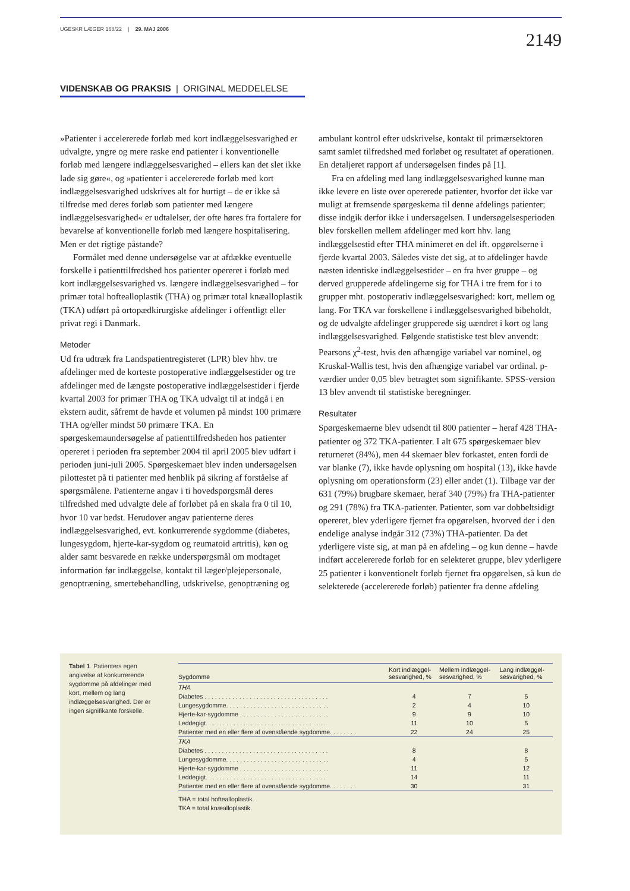UGESKR LÆGER 168/22 | 29. MAJ 2006
2149
VIDENSKAB OG PRAKSIS | ORIGINAL MEDDELELSE
»Patienter i accelererede forløb med kort indlæggelsesvarighed er udvalgte, yngre og mere raske end patienter i konventionelle forløb med længere indlæggelsesvarighed – ellers kan det slet ikke lade sig gøre«, og »patienter i accelererede forløb med kort indlæggelsesvarighed udskrives alt for hurtigt – de er ikke så tilfredse med deres forløb som patienter med længere indlæggelsesvarighed« er udtalelser, der ofte høres fra fortalere for bevarelse af konventionelle forløb med længere hospitalisering. Men er det rigtige påstande?
Formålet med denne undersøgelse var at afdække eventuelle forskelle i patienttilfredshed hos patienter opereret i forløb med kort indlæggelsesvarighed vs. længere indlæggelsesvarighed – for primær total hoftealloplastik (THA) og primær total knæalloplastik (TKA) udført på ortopædkirurgiske afdelinger i offentligt eller privat regi i Danmark.
Metoder
Ud fra udtræk fra Landspatientregisteret (LPR) blev hhv. tre afdelinger med de korteste postoperative indlæggelsestider og tre afdelinger med de længste postoperative indlæggelsestider i fjerde kvartal 2003 for primær THA og TKA udvalgt til at indgå i en ekstern audit, såfremt de havde et volumen på mindst 100 primære THA og/eller mindst 50 primære TKA. En spørgeskemaundersøgelse af patienttilfredsheden hos patienter opereret i perioden fra september 2004 til april 2005 blev udført i perioden juni-juli 2005. Spørgeskemaet blev inden undersøgelsen pilottestet på ti patienter med henblik på sikring af forståelse af spørgsmålene. Patienterne angav i ti hovedspørgsmål deres tilfredshed med udvalgte dele af forløbet på en skala fra 0 til 10, hvor 10 var bedst. Herudover angav patienterne deres indlæggelsesvarighed, evt. konkurrerende sygdomme (diabetes, lungesygdom, hjerte-kar-sygdom og reumatoid artritis), køn og alder samt besvarede en række underspørgsmål om modtaget information før indlæggelse, kontakt til læger/plejepersonale, genoptræning, smertebehandling, udskrivelse, genoptræning og ambulant kontrol efter udskrivelse, kontakt til primærsektoren samt samlet tilfredshed med forløbet og resultatet af operationen. En detaljeret rapport af undersøgelsen findes på [1].
Fra en afdeling med lang indlæggelsesvarighed kunne man ikke levere en liste over opererede patienter, hvorfor det ikke var muligt at fremsende spørgeskema til denne afdelings patienter; disse indgik derfor ikke i undersøgelsen. I undersøgelsesperioden blev forskellen mellem afdelinger med kort hhv. lang indlæggelsestid efter THA minimeret en del ift. opgørelserne i fjerde kvartal 2003. Således viste det sig, at to afdelinger havde næsten identiske indlæggelsestider – en fra hver gruppe – og derved grupperede afdelingerne sig for THA i tre frem for i to grupper mht. postoperativ indlæggelsesvarighed: kort, mellem og lang. For TKA var forskellene i indlæggelsesvarighed bibeholdt, og de udvalgte afdelinger grupperede sig uændret i kort og lang indlæggelsesvarighed. Følgende statistiske test blev anvendt: Pearsons χ<sup>2</sup>-test, hvis den afhængige variabel var nominel, og Kruskal-Wallis test, hvis den afhængige variabel var ordinal. p-værdier under 0,05 blev betragtet som signifikante. SPSS-version 13 blev anvendt til statistiske beregninger.
Resultater
Spørgeskemaerne blev udsendt til 800 patienter – heraf 428 THA-patienter og 372 TKA-patienter. I alt 675 spørgeskemaer blev returneret (84%), men 44 skemaer blev forkastet, enten fordi de var blanke (7), ikke havde oplysning om hospital (13), ikke havde oplysning om operationsform (23) eller andet (1). Tilbage var der 631 (79%) brugbare skemaer, heraf 340 (79%) fra THA-patienter og 291 (78%) fra TKA-patienter. Patienter, som var dobbeltsidigt opereret, blev yderligere fjernet fra opgørelsen, hvorved der i den endelige analyse indgår 312 (73%) THA-patienter. Da det yderligere viste sig, at man på en afdeling – og kun denne – havde indført accelererede forløb for en selekteret gruppe, blev yderligere 25 patienter i konventionelt forløb fjernet fra opgørelsen, så kun de selekterede (accelererede forløb) patienter fra denne afdeling
Tabel 1. Patienters egen angivelse af konkurrerende sygdomme på afdelinger med kort, mellem og lang indlæggelsesvarighed. Der er ingen signifikante forskelle.
| Sygdomme | Kort indlæggel- sesvarighed, % | Mellem indlæggel- sesvarighed, % | Lang indlæggel- sesvarighed, % |
| --- | --- | --- | --- |
| THA | | | |
| Diabetes . . . . . . . . . . . . . . . . . . . . . . . . . . . . . . . . . . . . | 4 | 7 | 5 |
| Lungesygdomme. . . . . . . . . . . . . . . . . . . . . . . . . . . . . . | 2 | 4 | 10 |
| Hjerte-kar-sygdomme . . . . . . . . . . . . . . . . . . . . . . . . . . | 9 | 9 | 10 |
| Leddegigt. . . . . . . . . . . . . . . . . . . . . . . . . . . . . . . . . . . | 11 | 10 | 5 |
| Patienter med en eller flere af ovenstående sygdomme. . . . . . . . | 22 | 24 | 25 |
| TKA | | | |
| Diabetes . . . . . . . . . . . . . . . . . . . . . . . . . . . . . . . . . . . . | 8 | | 8 |
| Lungesygdomme. . . . . . . . . . . . . . . . . . . . . . . . . . . . . . | 4 | | 5 |
| Hjerte-kar-sygdomme . . . . . . . . . . . . . . . . . . . . . . . . . . | 11 | | 12 |
| Leddegigt. . . . . . . . . . . . . . . . . . . . . . . . . . . . . . . . . . . | 14 | | 11 |
| Patienter med en eller flere af ovenstående sygdomme. . . . . . . . | 30 | | 31 |
THA = total hoftealloplastik.
TKA = total knæalloplastik.